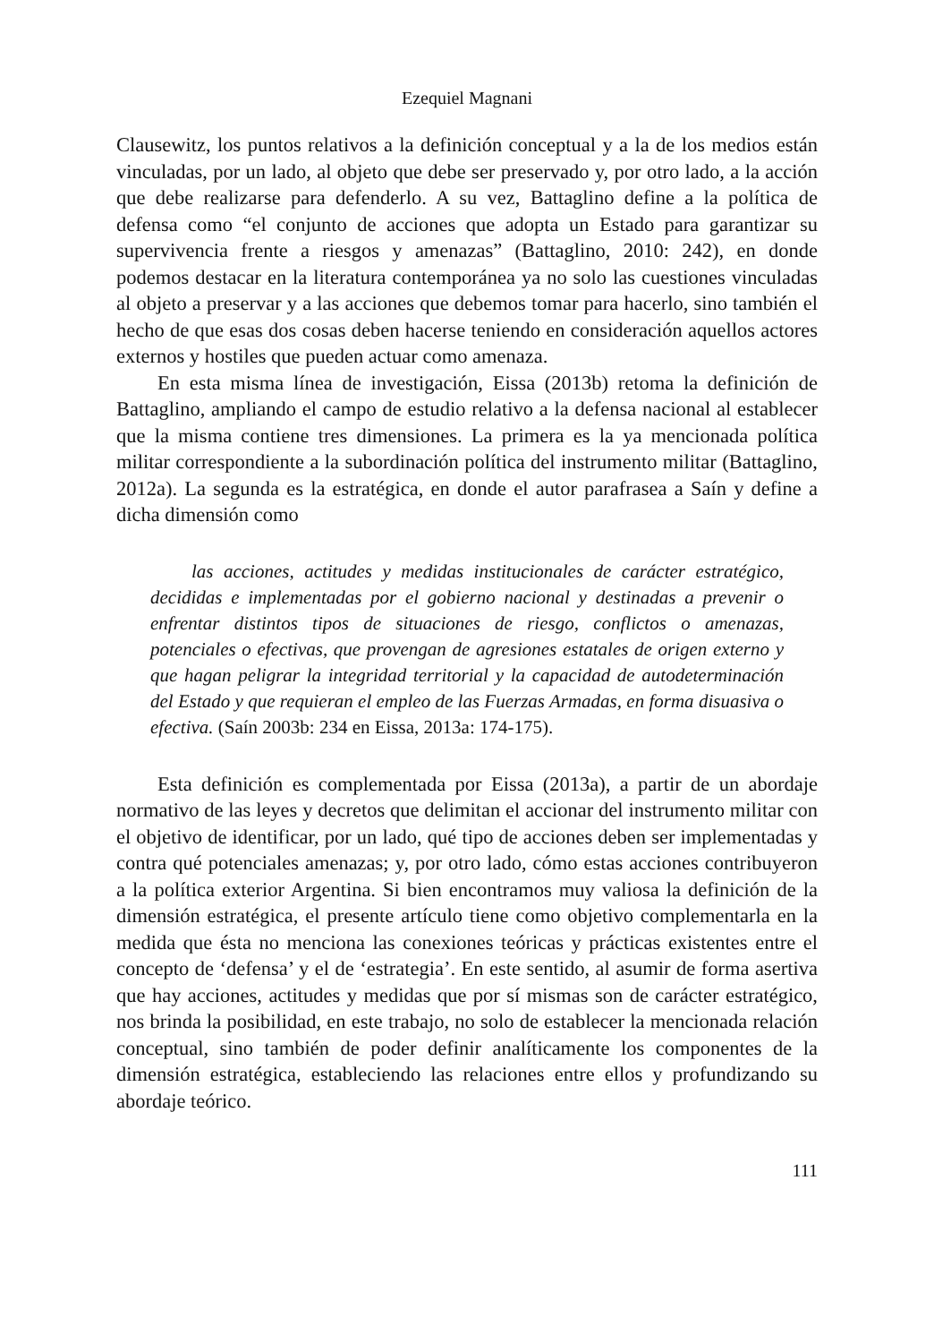Ezequiel Magnani
Clausewitz, los puntos relativos a la definición conceptual y a la de los medios están vinculadas, por un lado, al objeto que debe ser preservado y, por otro lado, a la acción que debe realizarse para defenderlo. A su vez, Battaglino define a la política de defensa como “el conjunto de acciones que adopta un Estado para garantizar su supervivencia frente a riesgos y amenazas” (Battaglino, 2010: 242), en donde podemos destacar en la literatura contemporánea ya no solo las cuestiones vinculadas al objeto a preservar y a las acciones que debemos tomar para hacerlo, sino también el hecho de que esas dos cosas deben hacerse teniendo en consideración aquellos actores externos y hostiles que pueden actuar como amenaza.
En esta misma línea de investigación, Eissa (2013b) retoma la definición de Battaglino, ampliando el campo de estudio relativo a la defensa nacional al establecer que la misma contiene tres dimensiones. La primera es la ya mencionada política militar correspondiente a la subordinación política del instrumento militar (Battaglino, 2012a). La segunda es la estratégica, en donde el autor parafrasea a Saín y define a dicha dimensión como
las acciones, actitudes y medidas institucionales de carácter estratégico, decididas e implementadas por el gobierno nacional y destinadas a prevenir o enfrentar distintos tipos de situaciones de riesgo, conflictos o amenazas, potenciales o efectivas, que provengan de agresiones estatales de origen externo y que hagan peligrar la integridad territorial y la capacidad de autodeterminación del Estado y que requieran el empleo de las Fuerzas Armadas, en forma disuasiva o efectiva. (Saín 2003b: 234 en Eissa, 2013a: 174-175).
Esta definición es complementada por Eissa (2013a), a partir de un abordaje normativo de las leyes y decretos que delimitan el accionar del instrumento militar con el objetivo de identificar, por un lado, qué tipo de acciones deben ser implementadas y contra qué potenciales amenazas; y, por otro lado, cómo estas acciones contribuyeron a la política exterior Argentina. Si bien encontramos muy valiosa la definición de la dimensión estratégica, el presente artículo tiene como objetivo complementarla en la medida que ésta no menciona las conexiones teóricas y prácticas existentes entre el concepto de ‘defensa’ y el de ‘estrategia’. En este sentido, al asumir de forma asertiva que hay acciones, actitudes y medidas que por sí mismas son de carácter estratégico, nos brinda la posibilidad, en este trabajo, no solo de establecer la mencionada relación conceptual, sino también de poder definir analíticamente los componentes de la dimensión estratégica, estableciendo las relaciones entre ellos y profundizando su abordaje teórico.
111